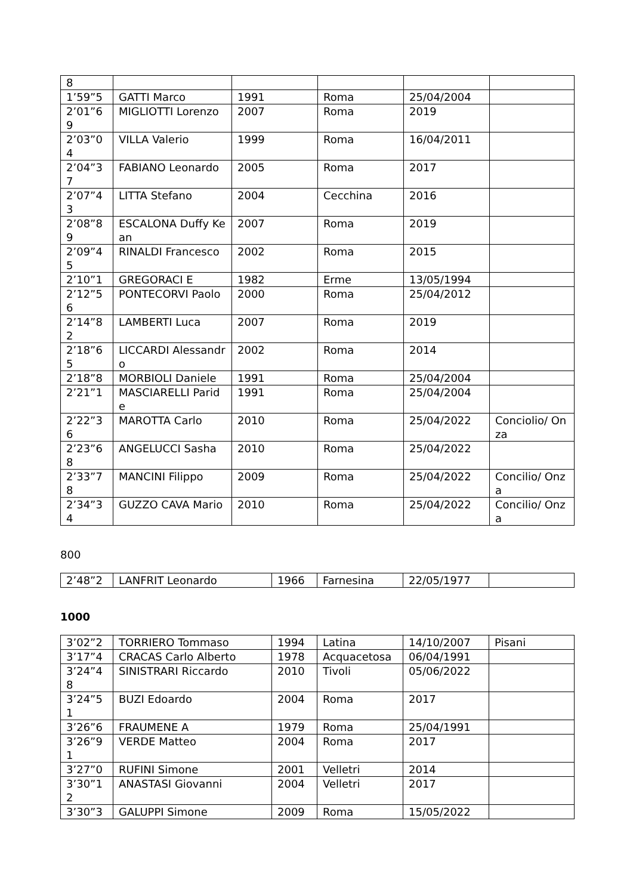| 8 | | | | | |
| 1’59”5 | GATTI Marco | 1991 | Roma | 25/04/2004 | |
| 2’01”69 | MIGLIOTTI Lorenzo | 2007 | Roma | 2019 | |
| 2’03”04 | VILLA Valerio | 1999 | Roma | 16/04/2011 | |
| 2’04”37 | FABIANO Leonardo | 2005 | Roma | 2017 | |
| 2’07”43 | LITTA Stefano | 2004 | Cecchina | 2016 | |
| 2’08”89 | ESCALONA Duffy Kean | 2007 | Roma | 2019 | |
| 2’09”45 | RINALDI Francesco | 2002 | Roma | 2015 | |
| 2’10”1 | GREGORACI E | 1982 | Erme | 13/05/1994 | |
| 2’12”56 | PONTECORVI Paolo | 2000 | Roma | 25/04/2012 | |
| 2’14”82 | LAMBERTI Luca | 2007 | Roma | 2019 | |
| 2’18”65 | LICCARDI Alessandro | 2002 | Roma | 2014 | |
| 2’18”8 | MORBIOLI Daniele | 1991 | Roma | 25/04/2004 | |
| 2’21”1 | MASCIARELLI Paride | 1991 | Roma | 25/04/2004 | |
| 2’22”36 | MAROTTA Carlo | 2010 | Roma | 25/04/2022 | Conciolio/ Onza |
| 2’23”68 | ANGELUCCI Sasha | 2010 | Roma | 25/04/2022 | |
| 2’33”78 | MANCINI Filippo | 2009 | Roma | 25/04/2022 | Concilio/ Onza |
| 2’34”34 | GUZZO CAVA Mario | 2010 | Roma | 25/04/2022 | Concilio/ Onza |
800
| 2’48”2 | LANFRIT Leonardo | 1966 | Farnesina | 22/05/1977 | |
1000
| 3’02”2 | TORRIERO Tommaso | 1994 | Latina | 14/10/2007 | Pisani |
| 3’17”4 | CRACAS Carlo Alberto | 1978 | Acquacetosa | 06/04/1991 | |
| 3’24”48 | SINISTRARI Riccardo | 2010 | Tivoli | 05/06/2022 | |
| 3’24”51 | BUZI Edoardo | 2004 | Roma | 2017 | |
| 3’26”6 | FRAUMENE A | 1979 | Roma | 25/04/1991 | |
| 3’26”91 | VERDE Matteo | 2004 | Roma | 2017 | |
| 3’27”0 | RUFINI Simone | 2001 | Velletri | 2014 | |
| 3’30”12 | ANASTASI Giovanni | 2004 | Velletri | 2017 | |
| 3’30”3 | GALUPPI Simone | 2009 | Roma | 15/05/2022 | |